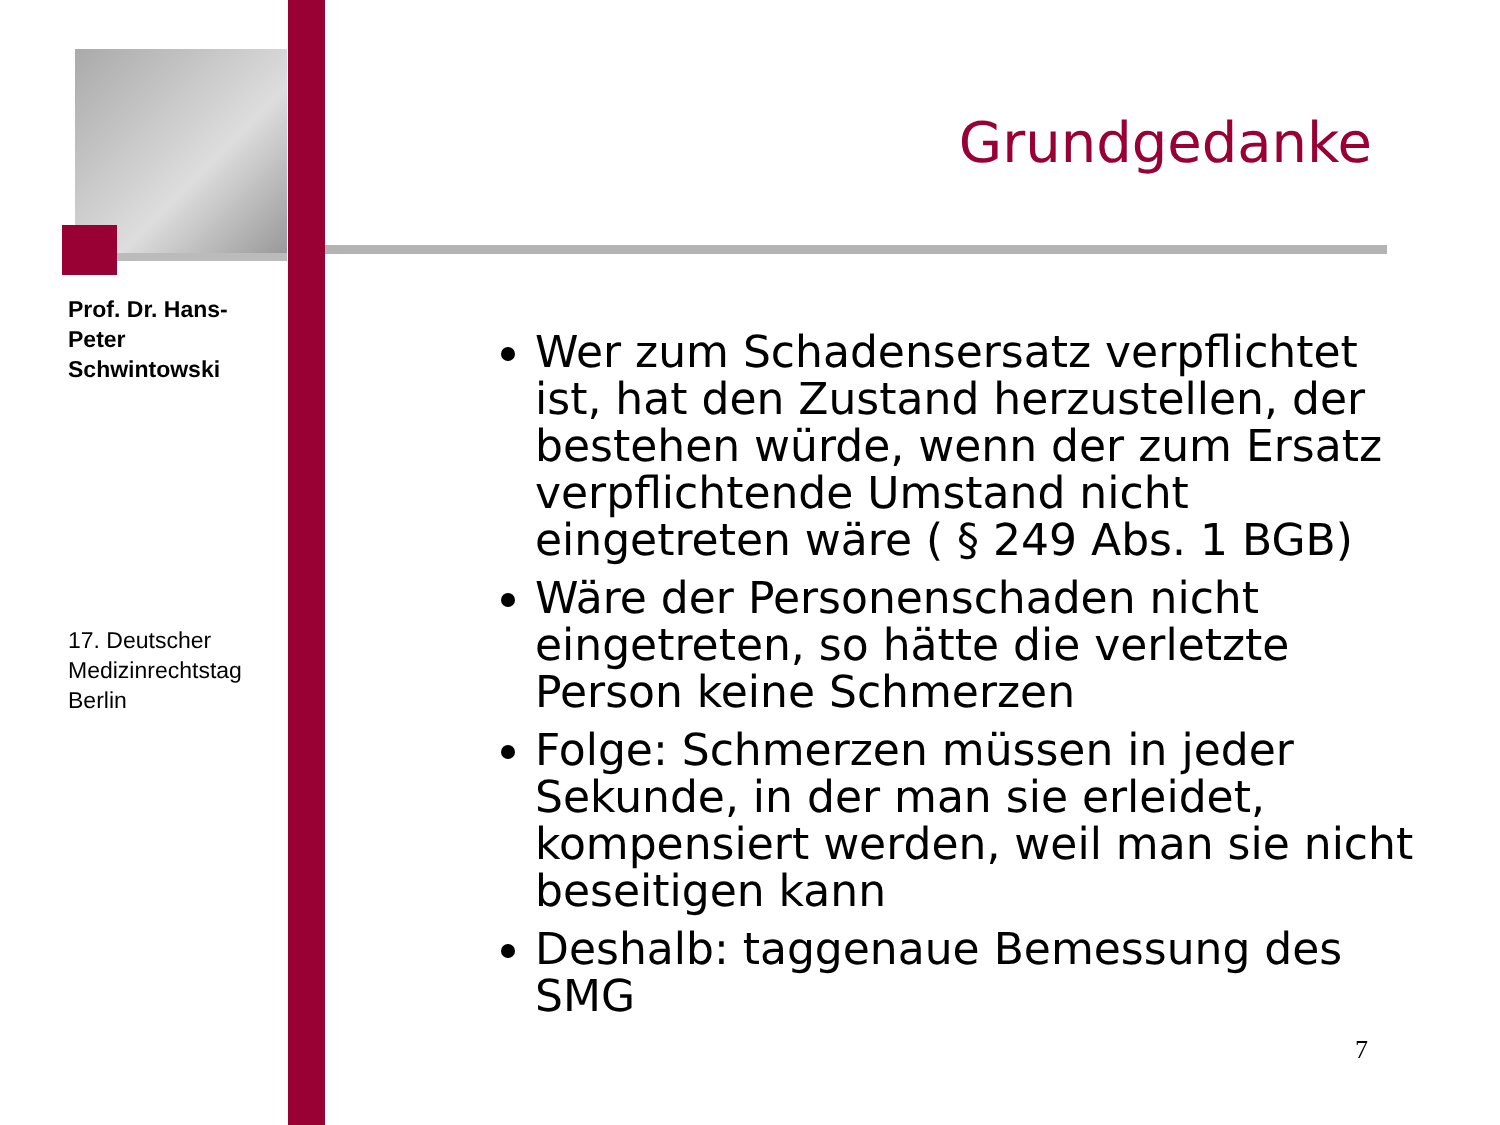Prof. Dr. Hans-Peter Schwintowski
17. Deutscher Medizinrechtstag Berlin
Grundgedanke
Wer zum Schadensersatz verpflichtet ist, hat den Zustand herzustellen, der bestehen würde, wenn der zum Ersatz verpflichtende Umstand nicht eingetreten wäre ( § 249 Abs. 1 BGB)
Wäre der Personenschaden nicht eingetreten, so hätte die verletzte Person keine Schmerzen
Folge: Schmerzen müssen in jeder Sekunde, in der man sie erleidet, kompensiert werden, weil man sie nicht beseitigen kann
Deshalb: taggenaue Bemessung des SMG
7